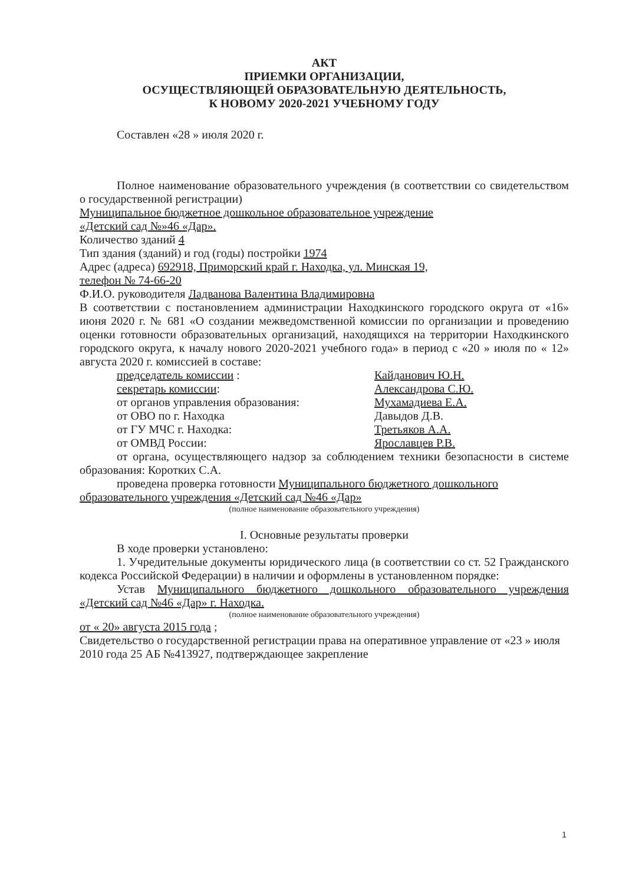АКТ
ПРИЕМКИ ОРГАНИЗАЦИИ,
ОСУЩЕСТВЛЯЮЩЕЙ ОБРАЗОВАТЕЛЬНУЮ ДЕЯТЕЛЬНОСТЬ,
К НОВОМУ 2020-2021 УЧЕБНОМУ ГОДУ
Составлен «28 » июля 2020 г.
Полное наименование образовательного учреждения (в соответствии со свидетельством о государственной регистрации)
Муниципальное бюджетное дошкольное образовательное учреждение
«Детский сад №»46 «Дар».
Количество зданий 4
Тип здания (зданий) и год (годы) постройки 1974
Адрес (адреса) 692918, Приморский край г. Находка, ул. Минская 19,
телефон № 74-66-20
Ф.И.О. руководителя Ладванова Валентина Владимировна
В соответствии с постановлением администрации Находкинского городского округа от «16» июня 2020 г. № 681 «О создании межведомственной комиссии по организации и проведению оценки готовности образовательных организаций, находящихся на территории Находкинского городского округа, к началу нового 2020-2021 учебного года» в период с «20 » июля по « 12» августа 2020 г. комиссией в составе:
председатель комиссии : Кайданович Ю.Н.
секретарь комиссии: Александрова С.Ю.
от органов управления образования: Мухамадиева Е.А.
от ОВО по г. Находка Давыдов Д.В.
от ГУ МЧС г. Находка: Третьяков А.А.
от ОМВД России: Ярославцев Р.В.
от органа, осуществляющего надзор за соблюдением техники безопасности в системе образования: Коротких С.А.
проведена проверка готовности Муниципального бюджетного дошкольного образовательного учреждения «Детский сад №46 «Дар»
(полное наименование образовательного учреждения)
I. Основные результаты проверки
В ходе проверки установлено:
1. Учредительные документы юридического лица (в соответствии со ст. 52 Гражданского кодекса Российской Федерации) в наличии и оформлены в установленном порядке:
Устав Муниципального бюджетного дошкольного образовательного учреждения «Детский сад №46 «Дар» г. Находка.
(полное наименование образовательного учреждения)
от « 20» августа 2015 года ;
Свидетельство о государственной регистрации права на оперативное управление от «23 » июля 2010 года 25 АБ №413927, подтверждающее закрепление
1